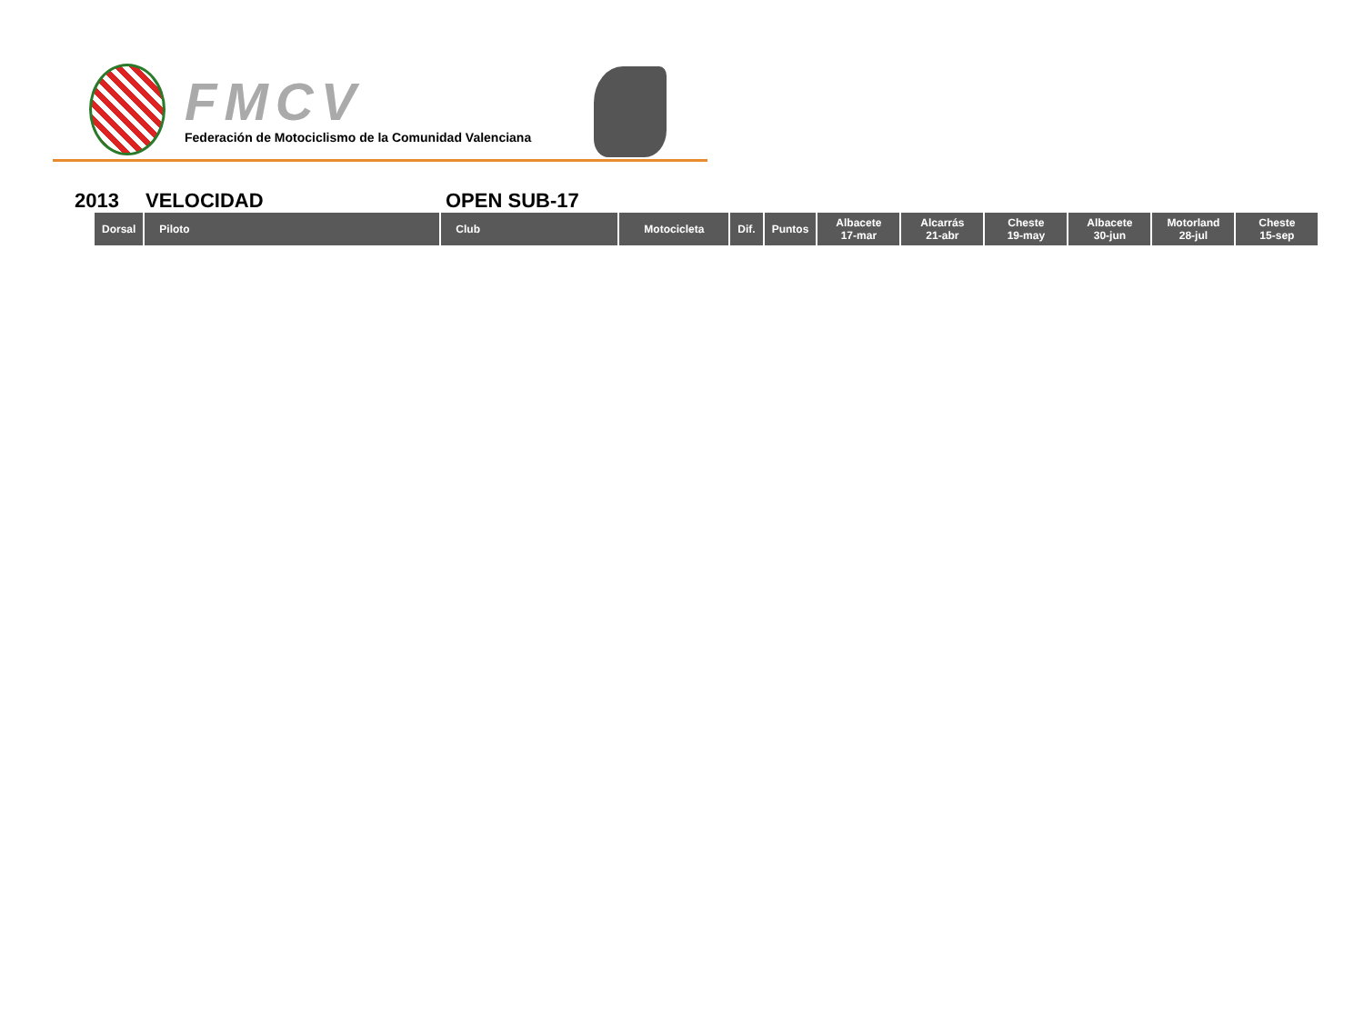FMCV
Federación de Motociclismo de la Comunidad Valenciana
2013 VELOCIDAD OPEN SUB-17
| Dorsal | Piloto | Club | Motocicleta | Dif. | Puntos | Albacete 17-mar | Alcarrás 21-abr | Cheste 19-may | Albacete 30-jun | Motorland 28-jul | Cheste 15-sep |
| --- | --- | --- | --- | --- | --- | --- | --- | --- | --- | --- | --- |